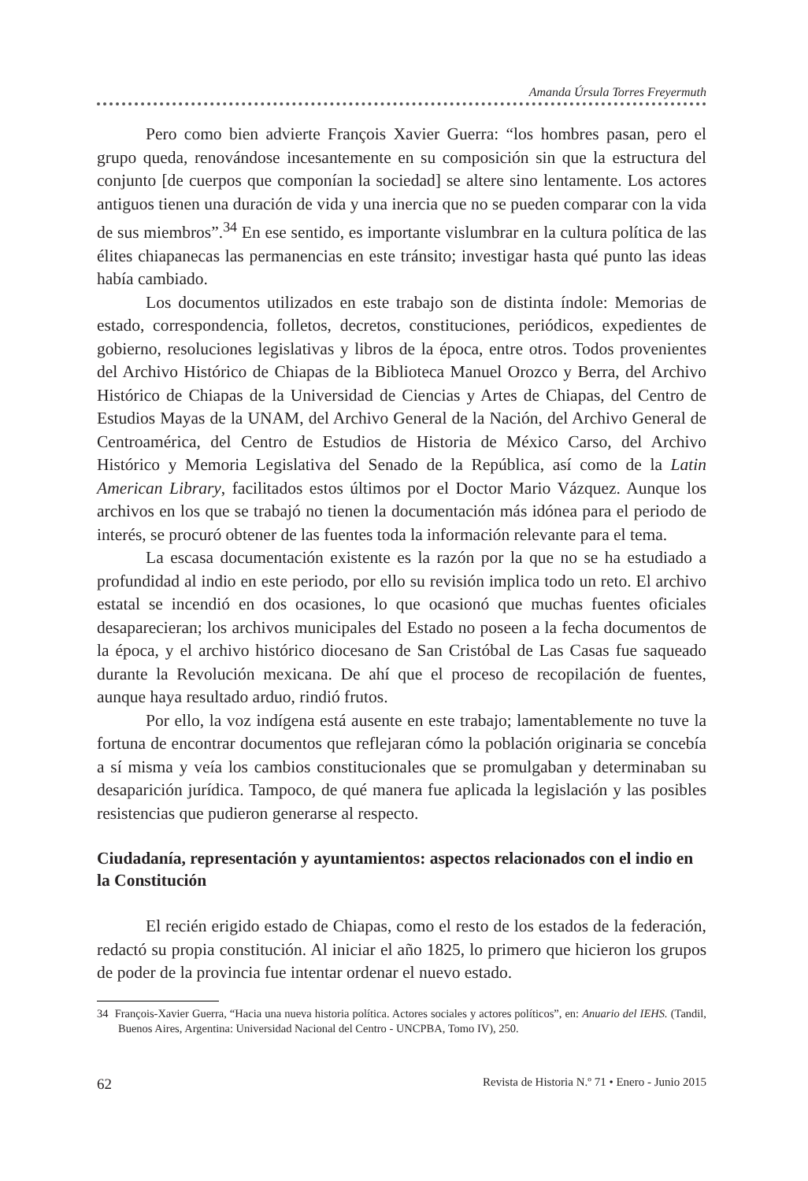Amanda Úrsula Torres Freyermuth
Pero como bien advierte François Xavier Guerra: “los hombres pasan, pero el grupo queda, renovándose incesantemente en su composición sin que la estructura del conjunto [de cuerpos que componían la sociedad] se altere sino lentamente. Los actores antiguos tienen una duración de vida y una inercia que no se pueden comparar con la vida de sus miembros”.<sup>34</sup> En ese sentido, es importante vislumbrar en la cultura política de las élites chiapanecas las permanencias en este tránsito; investigar hasta qué punto las ideas había cambiado.
Los documentos utilizados en este trabajo son de distinta índole: Memorias de estado, correspondencia, folletos, decretos, constituciones, periódicos, expedientes de gobierno, resoluciones legislativas y libros de la época, entre otros. Todos provenientes del Archivo Histórico de Chiapas de la Biblioteca Manuel Orozco y Berra, del Archivo Histórico de Chiapas de la Universidad de Ciencias y Artes de Chiapas, del Centro de Estudios Mayas de la UNAM, del Archivo General de la Nación, del Archivo General de Centroamérica, del Centro de Estudios de Historia de México Carso, del Archivo Histórico y Memoria Legislativa del Senado de la República, así como de la Latin American Library, facilitados estos últimos por el Doctor Mario Vázquez. Aunque los archivos en los que se trabajó no tienen la documentación más idónea para el periodo de interés, se procuró obtener de las fuentes toda la información relevante para el tema.
La escasa documentación existente es la razón por la que no se ha estudiado a profundidad al indio en este periodo, por ello su revisión implica todo un reto. El archivo estatal se incendió en dos ocasiones, lo que ocasionó que muchas fuentes oficiales desaparecieran; los archivos municipales del Estado no poseen a la fecha documentos de la época, y el archivo histórico diocesano de San Cristóbal de Las Casas fue saqueado durante la Revolución mexicana. De ahí que el proceso de recopilación de fuentes, aunque haya resultado arduo, rindió frutos.
Por ello, la voz indígena está ausente en este trabajo; lamentablemente no tuve la fortuna de encontrar documentos que reflejaran cómo la población originaria se concebía a sí misma y veía los cambios constitucionales que se promulgaban y determinaban su desaparición jurídica. Tampoco, de qué manera fue aplicada la legislación y las posibles resistencias que pudieron generarse al respecto.
Ciudadanía, representación y ayuntamientos: aspectos relacionados con el indio en la Constitución
El recién erigido estado de Chiapas, como el resto de los estados de la federación, redactó su propia constitución. Al iniciar el año 1825, lo primero que hicieron los grupos de poder de la provincia fue intentar ordenar el nuevo estado.
34 François-Xavier Guerra, “Hacia una nueva historia política. Actores sociales y actores políticos”, en: Anuario del IEHS. (Tandil, Buenos Aires, Argentina: Universidad Nacional del Centro - UNCPBA, Tomo IV), 250.
62 Revista de Historia N.º 71 • Enero - Junio 2015